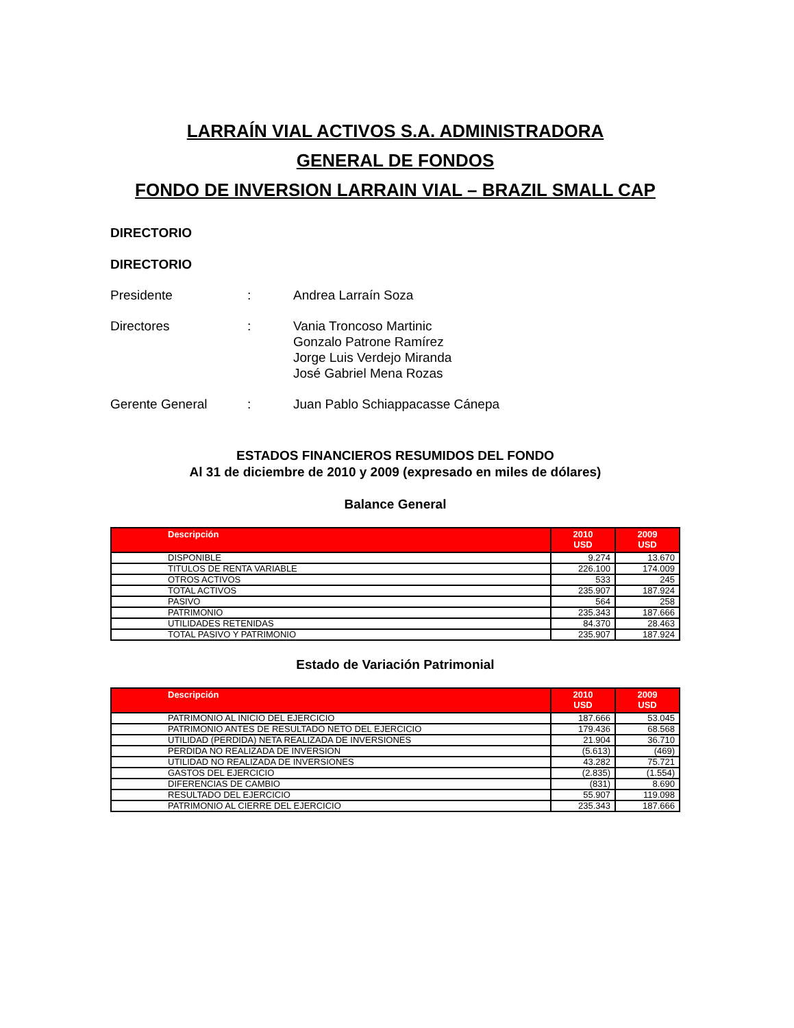LARRAÍN VIAL ACTIVOS S.A. ADMINISTRADORA
GENERAL DE FONDOS
FONDO DE INVERSION LARRAIN VIAL – BRAZIL SMALL CAP
DIRECTORIO
DIRECTORIO
Presidente
:
Andrea Larraín Soza
Directores
:
Vania Troncoso Martinic
Gonzalo Patrone Ramírez
Jorge Luis Verdejo Miranda
José Gabriel Mena Rozas
Gerente General
:
Juan Pablo Schiappacasse Cánepa
ESTADOS FINANCIEROS RESUMIDOS DEL FONDO
Al 31 de diciembre de 2010 y 2009 (expresado en miles de dólares)
Balance General
| Descripción | 2010 USD | 2009 USD |
| --- | --- | --- |
| DISPONIBLE | 9.274 | 13.670 |
| TITULOS DE RENTA VARIABLE | 226.100 | 174.009 |
| OTROS ACTIVOS | 533 | 245 |
| TOTAL ACTIVOS | 235.907 | 187.924 |
| PASIVO | 564 | 258 |
| PATRIMONIO | 235.343 | 187.666 |
| UTILIDADES RETENIDAS | 84.370 | 28.463 |
| TOTAL PASIVO Y PATRIMONIO | 235.907 | 187.924 |
Estado de Variación Patrimonial
| Descripción | 2010 USD | 2009 USD |
| --- | --- | --- |
| PATRIMONIO AL INICIO DEL EJERCICIO | 187.666 | 53.045 |
| PATRIMONIO ANTES DE RESULTADO NETO DEL EJERCICIO | 179.436 | 68.568 |
| UTILIDAD (PERDIDA) NETA REALIZADA DE INVERSIONES | 21.904 | 36.710 |
| PERDIDA NO REALIZADA DE INVERSION | (5.613) | (469) |
| UTILIDAD NO REALIZADA DE INVERSIONES | 43.282 | 75.721 |
| GASTOS DEL EJERCICIO | (2.835) | (1.554) |
| DIFERENCIAS DE CAMBIO | (831) | 8.690 |
| RESULTADO DEL EJERCICIO | 55.907 | 119.098 |
| PATRIMONIO AL CIERRE DEL EJERCICIO | 235.343 | 187.666 |